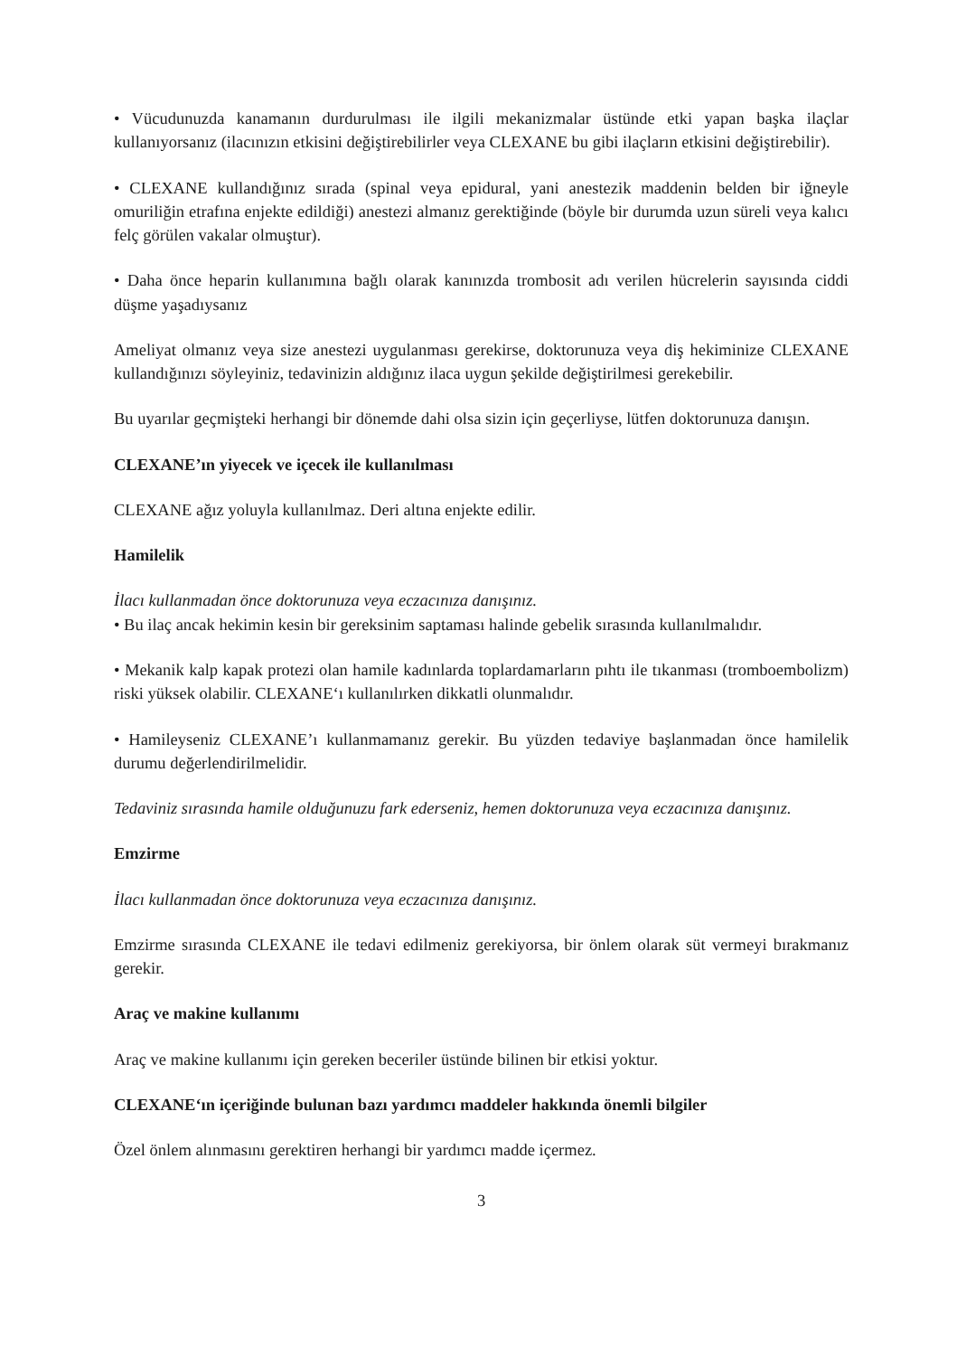• Vücudunuzda kanamanın durdurulması ile ilgili mekanizmalar üstünde etki yapan başka ilaçlar kullanıyorsanız (ilacınızın etkisini değiştirebilirler veya CLEXANE bu gibi ilaçların etkisini değiştirebilir).
• CLEXANE kullandığınız sırada (spinal veya epidural, yani anestezik maddenin belden bir iğneyle omuriliğin etrafına enjekte edildiği) anestezi almanız gerektiğinde (böyle bir durumda uzun süreli veya kalıcı felç görülen vakalar olmuştur).
• Daha önce heparin kullanımına bağlı olarak kanınızda trombosit adı verilen hücrelerin sayısında ciddi düşme yaşadıysanız
Ameliyat olmanız veya size anestezi uygulanması gerekirse, doktorunuza veya diş hekiminize CLEXANE kullandığınızı söyleyiniz, tedavinizin aldığınız ilaca uygun şekilde değiştirilmesi gerekebilir.
Bu uyarılar geçmişteki herhangi bir dönemde dahi olsa sizin için geçerliyse, lütfen doktorunuza danışın.
CLEXANE’ın yiyecek ve içecek ile kullanılması
CLEXANE ağız yoluyla kullanılmaz. Deri altına enjekte edilir.
Hamilelik
İlacı kullanmadan önce doktorunuza veya eczacınıza danışınız.
• Bu ilaç ancak hekimin kesin bir gereksinim saptaması halinde gebelik sırasında kullanılmalıdır.
• Mekanik kalp kapak protezi olan hamile kadınlarda toplardamarların pıhtı ile tıkanması (tromboembolizm) riski yüksek olabilir. CLEXANE‘ı kullanılırken dikkatli olunmalıdır.
• Hamileyseniz CLEXANE’ı kullanmamanız gerekir. Bu yüzden tedaviye başlanmadan önce hamilelik durumu değerlendirilmelidir.
Tedaviniz sırasında hamile olduğunuzu fark ederseniz, hemen doktorunuza veya eczacınıza danışınız.
Emzirme
İlacı kullanmadan önce doktorunuza veya eczacınıza danışınız.
Emzirme sırasında CLEXANE ile tedavi edilmeniz gerekiyorsa, bir önlem olarak süt vermeyi bırakmanız gerekir.
Araç ve makine kullanımı
Araç ve makine kullanımı için gereken beceriler üstünde bilinen bir etkisi yoktur.
CLEXANE‘ın içeriğinde bulunan bazı yardımcı maddeler hakkında önemli bilgiler
Özel önlem alınmasını gerektiren herhangi bir yardımcı madde içermez.
3